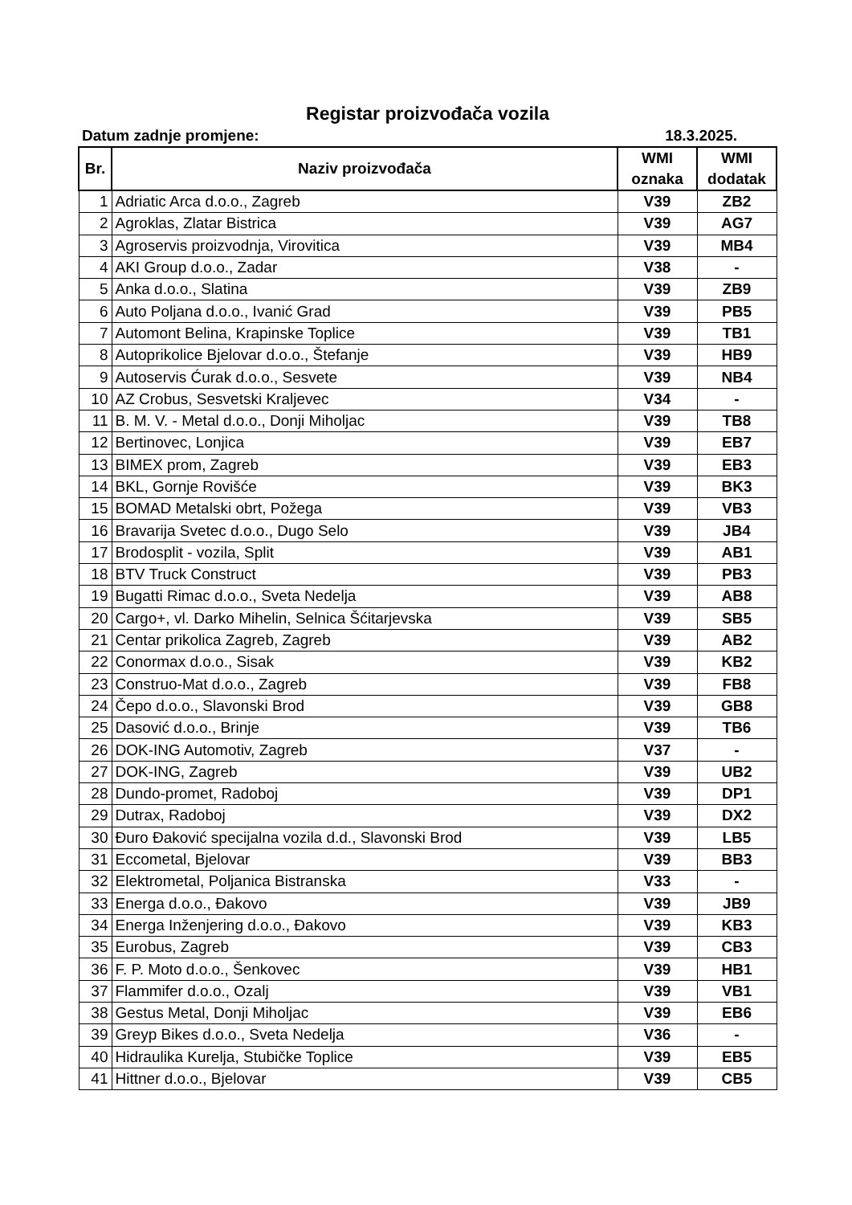Registar proizvođača vozila
Datum zadnje promjene: 18.3.2025.
| Br. | Naziv proizvođača | WMI oznaka | WMI dodatak |
| --- | --- | --- | --- |
| 1 | Adriatic Arca d.o.o., Zagreb | V39 | ZB2 |
| 2 | Agroklas, Zlatar Bistrica | V39 | AG7 |
| 3 | Agroservis proizvodnja, Virovitica | V39 | MB4 |
| 4 | AKI Group d.o.o., Zadar | V38 | - |
| 5 | Anka d.o.o., Slatina | V39 | ZB9 |
| 6 | Auto Poljana d.o.o., Ivanić Grad | V39 | PB5 |
| 7 | Automont Belina, Krapinske Toplice | V39 | TB1 |
| 8 | Autoprikolice Bjelovar d.o.o., Štefanje | V39 | HB9 |
| 9 | Autoservis Ćurak d.o.o., Sesvete | V39 | NB4 |
| 10 | AZ Crobus, Sesvetski Kraljevec | V34 | - |
| 11 | B. M. V. - Metal d.o.o., Donji Miholjac | V39 | TB8 |
| 12 | Bertinovec, Lonjica | V39 | EB7 |
| 13 | BIMEX prom, Zagreb | V39 | EB3 |
| 14 | BKL, Gornje Rovišće | V39 | BK3 |
| 15 | BOMAD Metalski obrt, Požega | V39 | VB3 |
| 16 | Bravarija Svetec d.o.o., Dugo Selo | V39 | JB4 |
| 17 | Brodosplit - vozila, Split | V39 | AB1 |
| 18 | BTV Truck Construct | V39 | PB3 |
| 19 | Bugatti Rimac d.o.o., Sveta Nedelja | V39 | AB8 |
| 20 | Cargo+, vl. Darko Mihelin, Selnica Šćitarjevska | V39 | SB5 |
| 21 | Centar prikolica Zagreb, Zagreb | V39 | AB2 |
| 22 | Conormax d.o.o., Sisak | V39 | KB2 |
| 23 | Construo-Mat d.o.o., Zagreb | V39 | FB8 |
| 24 | Čepo d.o.o., Slavonski Brod | V39 | GB8 |
| 25 | Dasović d.o.o., Brinje | V39 | TB6 |
| 26 | DOK-ING Automotiv, Zagreb | V37 | - |
| 27 | DOK-ING, Zagreb | V39 | UB2 |
| 28 | Dundo-promet, Radoboj | V39 | DP1 |
| 29 | Dutrax, Radoboj | V39 | DX2 |
| 30 | Đuro Đaković specijalna vozila d.d., Slavonski Brod | V39 | LB5 |
| 31 | Eccometal, Bjelovar | V39 | BB3 |
| 32 | Elektrometal, Poljanica Bistranska | V33 | - |
| 33 | Energa d.o.o., Đakovo | V39 | JB9 |
| 34 | Energa Inženjering d.o.o., Đakovo | V39 | KB3 |
| 35 | Eurobus, Zagreb | V39 | CB3 |
| 36 | F. P. Moto d.o.o., Šenkovec | V39 | HB1 |
| 37 | Flammifer d.o.o., Ozalj | V39 | VB1 |
| 38 | Gestus Metal, Donji Miholjac | V39 | EB6 |
| 39 | Greyp Bikes d.o.o., Sveta Nedelja | V36 | - |
| 40 | Hidraulika Kurelja, Stubičke Toplice | V39 | EB5 |
| 41 | Hittner d.o.o., Bjelovar | V39 | CB5 |